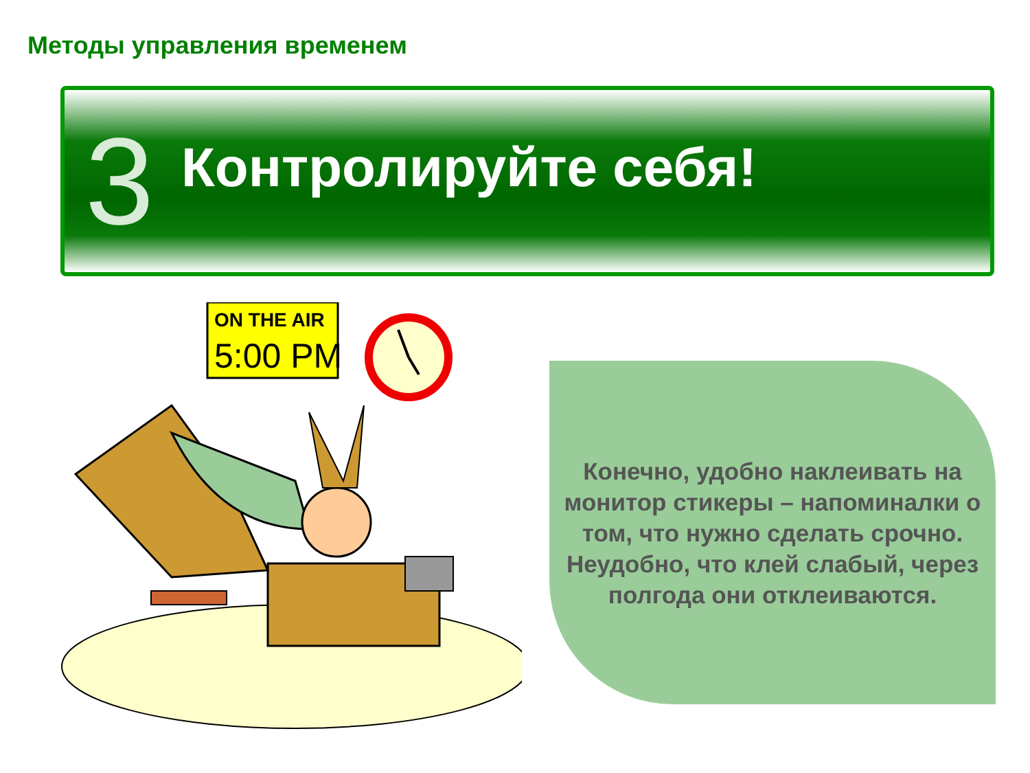Методы управления временем
3 Контролируйте себя!
ON THE AIR
5:00 PM
Конечно, удобно наклеивать на монитор стикеры – напоминалки о том, что нужно сделать срочно. Неудобно, что клей слабый, через полгода они отклеиваются.